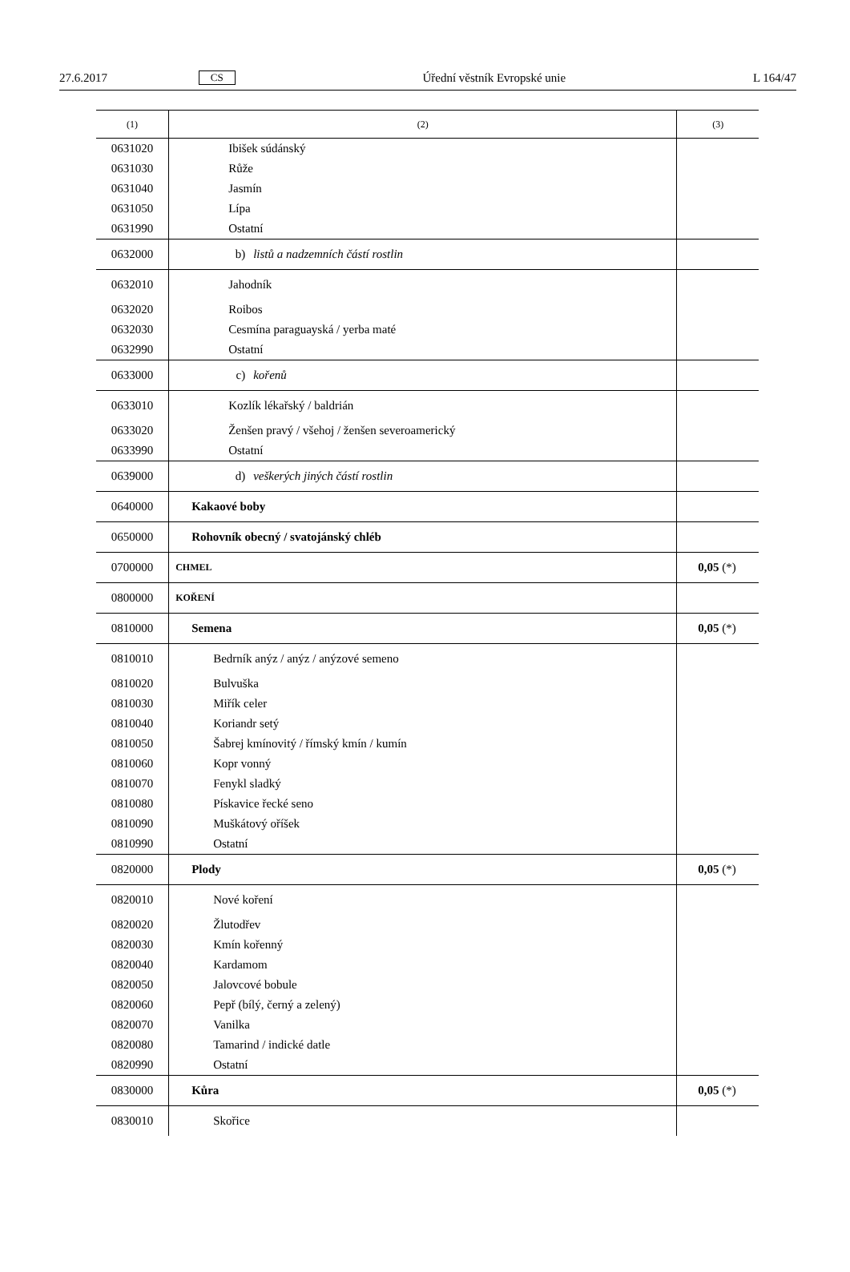27.6.2017 CS Úřední věstník Evropské unie L 164/47
| (1) | (2) | (3) |
| --- | --- | --- |
| 0631020 | Ibišek súdánský | |
| 0631030 | Růže | |
| 0631040 | Jasmín | |
| 0631050 | Lípa | |
| 0631990 | Ostatní | |
| 0632000 | b) listů a nadzemních částí rostlin | |
| 0632010 | Jahodník | |
| 0632020 | Roibos | |
| 0632030 | Cesmína paraguayská / yerba maté | |
| 0632990 | Ostatní | |
| 0633000 | c) kořenů | |
| 0633010 | Kozlík lékařský / baldrián | |
| 0633020 | Ženšen pravý / všehoj / ženšen severoamerický | |
| 0633990 | Ostatní | |
| 0639000 | d) veškerých jiných částí rostlin | |
| 0640000 | Kakaové boby | |
| 0650000 | Rohovník obecný / svatojánský chléb | |
| 0700000 | CHMEL | 0,05 (*) |
| 0800000 | KOŘENÍ | |
| 0810000 | Semena | 0,05 (*) |
| 0810010 | Bedrník anýz / anýz / anýzové semeno | |
| 0810020 | Bulvuška | |
| 0810030 | Miřík celer | |
| 0810040 | Koriandr setý | |
| 0810050 | Šabrej kmínovitý / římský kmín / kumín | |
| 0810060 | Kopr vonný | |
| 0810070 | Fenykl sladký | |
| 0810080 | Pískavice řecké seno | |
| 0810090 | Muškátový oříšek | |
| 0810990 | Ostatní | |
| 0820000 | Plody | 0,05 (*) |
| 0820010 | Nové koření | |
| 0820020 | Žlutodřev | |
| 0820030 | Kmín kořenný | |
| 0820040 | Kardamom | |
| 0820050 | Jalovcové bobule | |
| 0820060 | Pepř (bílý, černý a zelený) | |
| 0820070 | Vanilka | |
| 0820080 | Tamarind / indické datle | |
| 0820990 | Ostatní | |
| 0830000 | Kůra | 0,05 (*) |
| 0830010 | Skořice | |